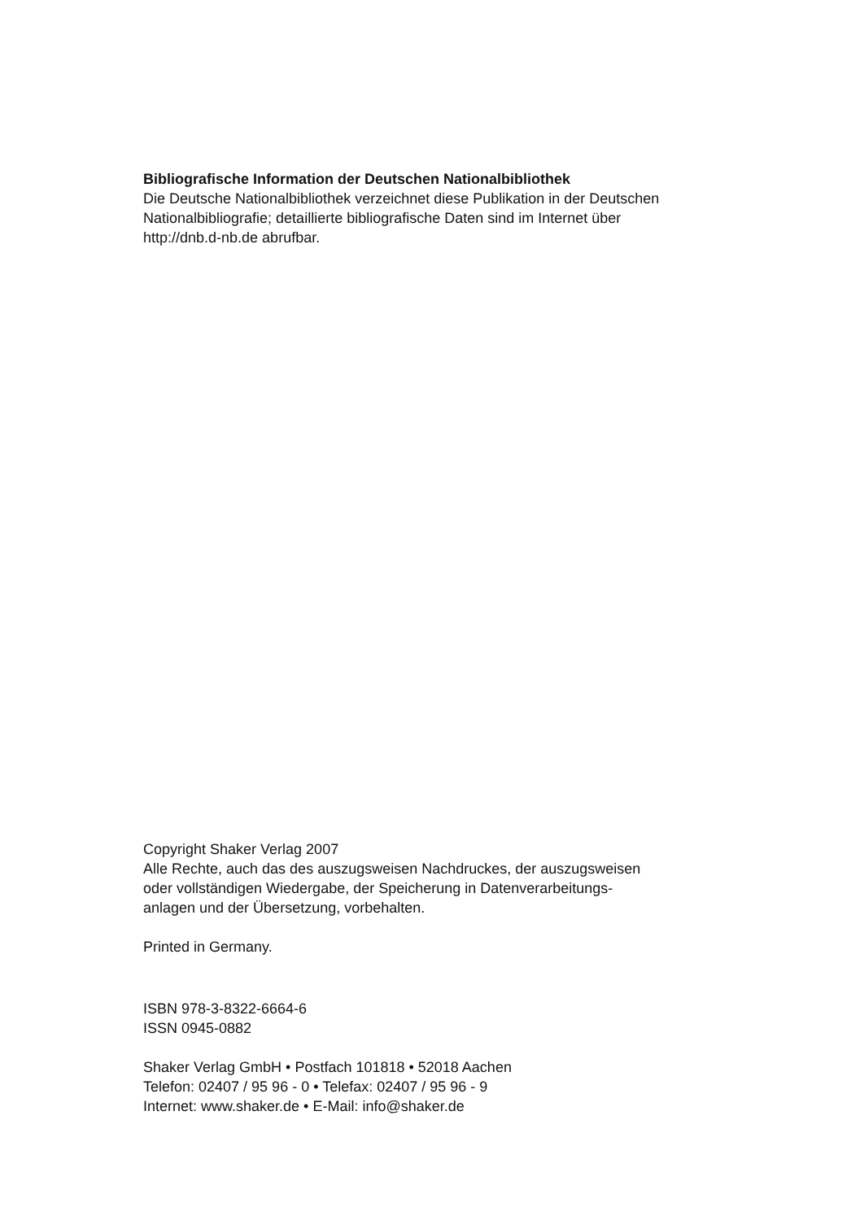Bibliografische Information der Deutschen Nationalbibliothek
Die Deutsche Nationalbibliothek verzeichnet diese Publikation in der Deutschen
Nationalbibliografie; detaillierte bibliografische Daten sind im Internet über
http://dnb.d-nb.de abrufbar.
Copyright Shaker Verlag 2007
Alle Rechte, auch das des auszugsweisen Nachdruckes, der auszugsweisen
oder vollständigen Wiedergabe, der Speicherung in Datenverarbeitungs-
anlagen und der Übersetzung, vorbehalten.
Printed in Germany.
ISBN 978-3-8322-6664-6
ISSN 0945-0882
Shaker Verlag GmbH • Postfach 101818 • 52018 Aachen
Telefon: 02407 / 95 96 - 0 • Telefax: 02407 / 95 96 - 9
Internet: www.shaker.de • E-Mail: info@shaker.de